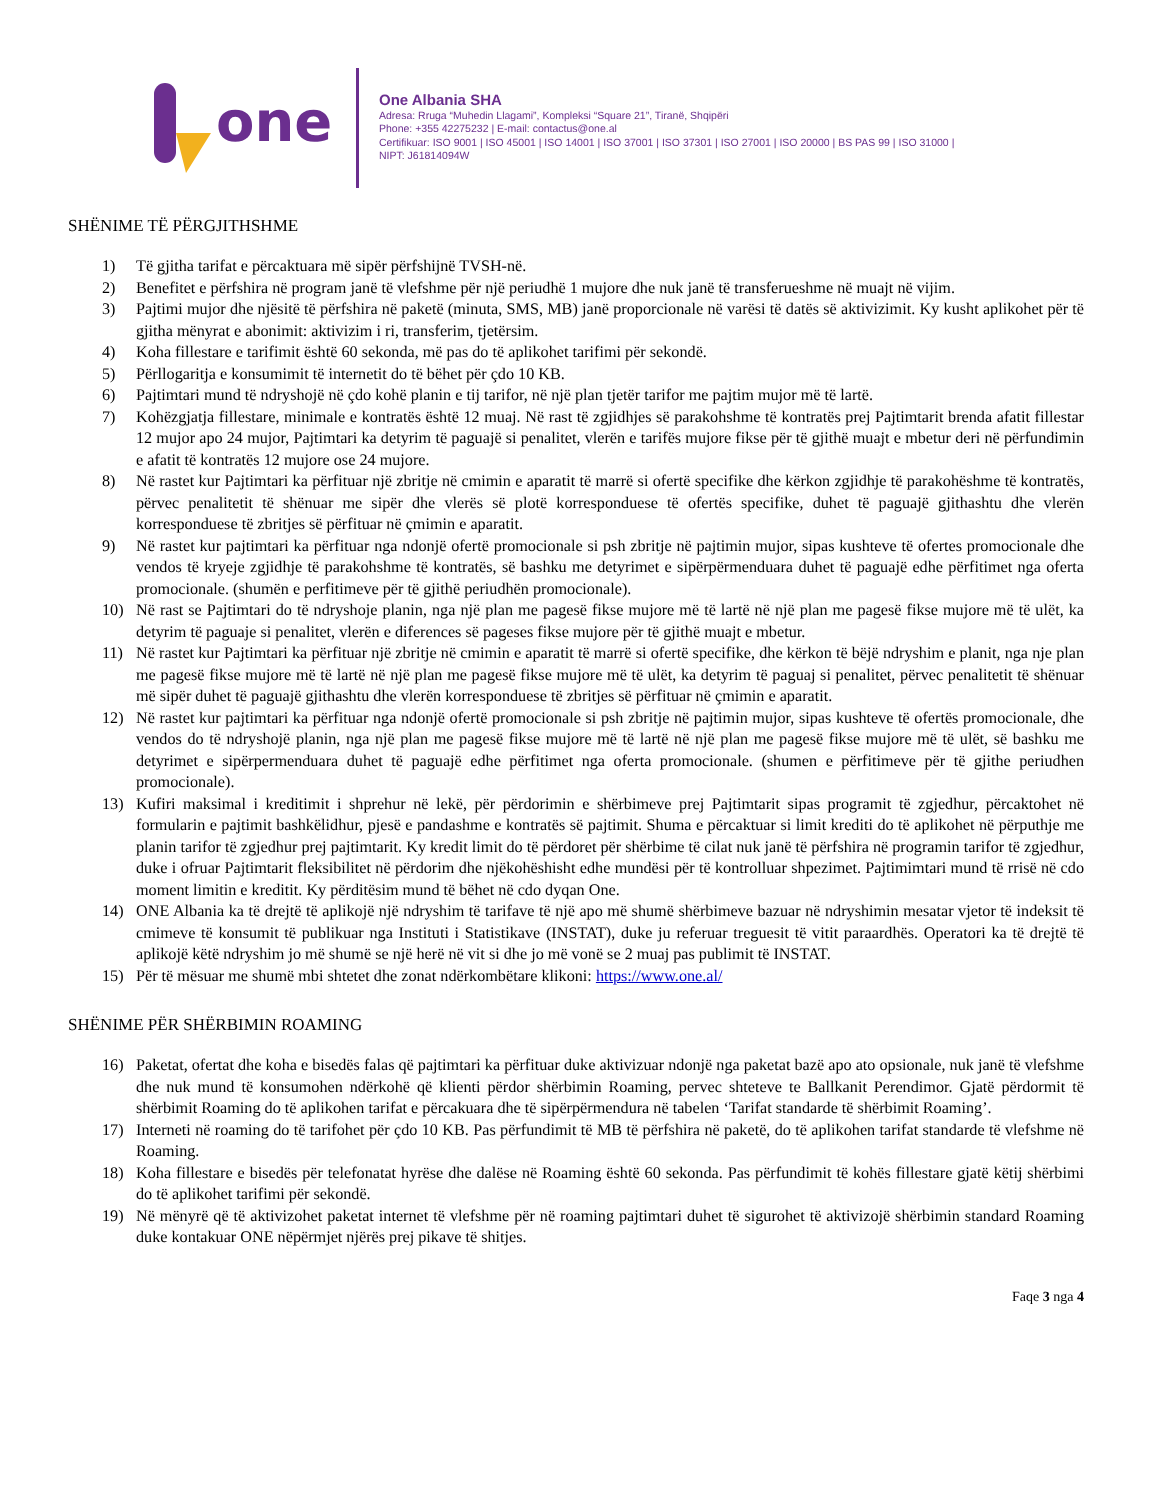one
One Albania SHA
Adresa: Rruga “Muhedin Llagami”, Kompleksi “Square 21”, Tiranë, Shqipëri
Phone: +355 42275232 | E-mail: contactus@one.al
Certifikuar: ISO 9001 | ISO 45001 | ISO 14001 | ISO 37001 | ISO 37301 | ISO 27001 | ISO 20000 | BS PAS 99 | ISO 31000 |
NIPT: J61814094W
SHËNIME TË PËRGJITHSHME
1) Të gjitha tarifat e përcaktuara më sipër përfshijnë TVSH-në.
2) Benefitet e përfshira në program janë të vlefshme për një periudhë 1 mujore dhe nuk janë të transferueshme në muajt në vijim.
3) Pajtimi mujor dhe njësitë të përfshira në paketë (minuta, SMS, MB) janë proporcionale në varësi të datës së aktivizimit. Ky kusht aplikohet për të gjitha mënyrat e abonimit: aktivizim i ri, transferim, tjetërsim.
4) Koha fillestare e tarifimit është 60 sekonda, më pas do të aplikohet tarifimi për sekondë.
5) Përllogaritja e konsumimit të internetit do të bëhet për çdo 10 KB.
6) Pajtimtari mund të ndryshojë në çdo kohë planin e tij tarifor, në një plan tjetër tarifor me pajtim mujor më të lartë.
7) Kohëzgjatja fillestare, minimale e kontratës është 12 muaj. Në rast të zgjidhjes së parakohshme të kontratës prej Pajtimtarit brenda afatit fillestar 12 mujor apo 24 mujor, Pajtimtari ka detyrim të paguajë si penalitet, vlerën e tarifës mujore fikse për të gjithë muajt e mbetur deri në përfundimin e afatit të kontratës 12 mujore ose 24 mujore.
8) Në rastet kur Pajtimtari ka përfituar një zbritje në cmimin e aparatit të marrë si ofertë specifike dhe kërkon zgjidhje të parakohëshme të kontratës, përvec penalitetit të shënuar me sipër dhe vlerës së plotë korresponduese të ofertës specifike, duhet të paguajë gjithashtu dhe vlerën korresponduese të zbritjes së përfituar në çmimin e aparatit.
9) Në rastet kur pajtimtari ka përfituar nga ndonjë ofertë promocionale si psh zbritje në pajtimin mujor, sipas kushteve të ofertes promocionale dhe vendos të kryeje zgjidhje të parakohshme të kontratës, së bashku me detyrimet e sipërpërmenduara duhet të paguajë edhe përfitimet nga oferta promocionale. (shumën e perfitimeve për të gjithë periudhën promocionale).
10) Në rast se Pajtimtari do të ndryshoje planin, nga një plan me pagesë fikse mujore më të lartë në një plan me pagesë fikse mujore më të ulët, ka detyrim të paguaje si penalitet, vlerën e diferences së pageses fikse mujore për të gjithë muajt e mbetur.
11) Në rastet kur Pajtimtari ka përfituar një zbritje në cmimin e aparatit të marrë si ofertë specifike, dhe kërkon të bëjë ndryshim e planit, nga nje plan me pagesë fikse mujore më të lartë në një plan me pagesë fikse mujore më të ulët, ka detyrim të paguaj si penalitet, përvec penalitetit të shënuar më sipër duhet të paguajë gjithashtu dhe vlerën korresponduese të zbritjes së përfituar në çmimin e aparatit.
12) Në rastet kur pajtimtari ka përfituar nga ndonjë ofertë promocionale si psh zbritje në pajtimin mujor, sipas kushteve të ofertës promocionale, dhe vendos do të ndryshojë planin, nga një plan me pagesë fikse mujore më të lartë në një plan me pagesë fikse mujore më të ulët, së bashku me detyrimet e sipërpermenduara duhet të paguajë edhe përfitimet nga oferta promocionale. (shumen e përfitimeve për të gjithe periudhen promocionale).
13) Kufiri maksimal i kreditimit i shprehur në lekë, për përdorimin e shërbimeve prej Pajtimtarit sipas programit të zgjedhur, përcaktohet në formularin e pajtimit bashkëlidhur, pjesë e pandashme e kontratës së pajtimit. Shuma e përcaktuar si limit krediti do të aplikohet në përputhje me planin tarifor të zgjedhur prej pajtimtarit. Ky kredit limit do të përdoret për shërbime të cilat nuk janë të përfshira në programin tarifor të zgjedhur, duke i ofruar Pajtimtarit fleksibilitet në përdorim dhe njëkohëshisht edhe mundësi për të kontrolluar shpezimet. Pajtimimtari mund të rrisë në cdo moment limitin e kreditit. Ky përditësim mund të bëhet në cdo dyqan One.
14) ONE Albania ka të drejtë të aplikojë një ndryshim të tarifave të një apo më shumë shërbimeve bazuar në ndryshimin mesatar vjetor të indeksit të cmimeve të konsumit të publikuar nga Instituti i Statistikave (INSTAT), duke ju referuar treguesit të vitit paraardhës. Operatori ka të drejtë të aplikojë këtë ndryshim jo më shumë se një herë në vit si dhe jo më vonë se 2 muaj pas publimit të INSTAT.
15) Për të mësuar me shumë mbi shtetet dhe zonat ndërkombëtare klikoni: https://www.one.al/
SHËNIME PËR SHËRBIMIN ROAMING
16) Paketat, ofertat dhe koha e bisedës falas që pajtimtari ka përfituar duke aktivizuar ndonjë nga paketat bazë apo ato opsionale, nuk janë të vlefshme dhe nuk mund të konsumohen ndërkohë që klienti përdor shërbimin Roaming, pervec shteteve te Ballkanit Perendimor. Gjatë përdormit të shërbimit Roaming do të aplikohen tarifat e përcakuara dhe të sipërpërmendura në tabelen ‘Tarifat standarde të shërbimit Roaming’.
17) Interneti në roaming do të tarifohet për çdo 10 KB. Pas përfundimit të MB të përfshira në paketë, do të aplikohen tarifat standarde të vlefshme në Roaming.
18) Koha fillestare e bisedës për telefonatat hyrëse dhe dalëse në Roaming është 60 sekonda. Pas përfundimit të kohës fillestare gjatë këtij shërbimi do të aplikohet tarifimi për sekondë.
19) Në mënyrë që të aktivizohet paketat internet të vlefshme për në roaming pajtimtari duhet të sigurohet të aktivizojë shërbimin standard Roaming duke kontakuar ONE nëpërmjet njërës prej pikave të shitjes.
Faqe 3 nga 4